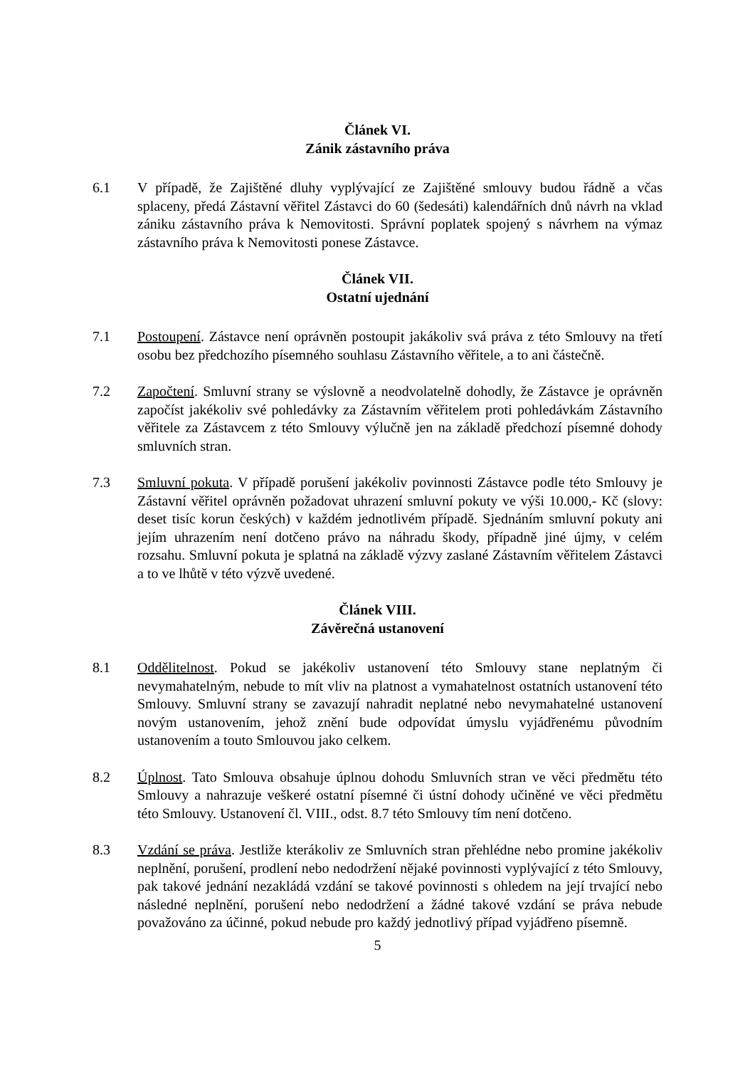Článek VI.
Zánik zástavního práva
6.1 V případě, že Zajištěné dluhy vyplývající ze Zajištěné smlouvy budou řádně a včas splaceny, předá Zástavní věřitel Zástavci do 60 (šedesáti) kalendářních dnů návrh na vklad zániku zástavního práva k Nemovitosti. Správní poplatek spojený s návrhem na výmaz zástavního práva k Nemovitosti ponese Zástavce.
Článek VII.
Ostatní ujednání
7.1 Postoupení. Zástavce není oprávněn postoupit jakákoliv svá práva z této Smlouvy na třetí osobu bez předchozího písemného souhlasu Zástavního věřitele, a to ani částečně.
7.2 Započtení. Smluvní strany se výslovně a neodvolatelně dohodly, že Zástavce je oprávněn započíst jakékoliv své pohledávky za Zástavním věřitelem proti pohledávkám Zástavního věřitele za Zástavcem z této Smlouvy výlučně jen na základě předchozí písemné dohody smluvních stran.
7.3 Smluvní pokuta. V případě porušení jakékoliv povinnosti Zástavce podle této Smlouvy je Zástavní věřitel oprávněn požadovat uhrazení smluvní pokuty ve výši 10.000,- Kč (slovy: deset tisíc korun českých) v každém jednotlivém případě. Sjednáním smluvní pokuty ani jejím uhrazením není dotčeno právo na náhradu škody, případně jiné újmy, v celém rozsahu. Smluvní pokuta je splatná na základě výzvy zaslané Zástavním věřitelem Zástavci a to ve lhůtě v této výzvě uvedené.
Článek VIII.
Závěrečná ustanovení
8.1 Oddělitelnost. Pokud se jakékoliv ustanovení této Smlouvy stane neplatným či nevymahatelným, nebude to mít vliv na platnost a vymahatelnost ostatních ustanovení této Smlouvy. Smluvní strany se zavazují nahradit neplatné nebo nevymahatelné ustanovení novým ustanovením, jehož znění bude odpovídat úmyslu vyjádřenému původním ustanovením a touto Smlouvou jako celkem.
8.2 Úplnost. Tato Smlouva obsahuje úplnou dohodu Smluvních stran ve věci předmětu této Smlouvy a nahrazuje veškeré ostatní písemné či ústní dohody učiněné ve věci předmětu této Smlouvy. Ustanovení čl. VIII., odst. 8.7 této Smlouvy tím není dotčeno.
8.3 Vzdání se práva. Jestliže kterákoliv ze Smluvních stran přehlédne nebo promine jakékoliv neplnění, porušení, prodlení nebo nedodržení nějaké povinnosti vyplývající z této Smlouvy, pak takové jednání nezakládá vzdání se takové povinnosti s ohledem na její trvající nebo následné neplnění, porušení nebo nedodržení a žádné takové vzdání se práva nebude považováno za účinné, pokud nebude pro každý jednotlivý případ vyjádřeno písemně.
5